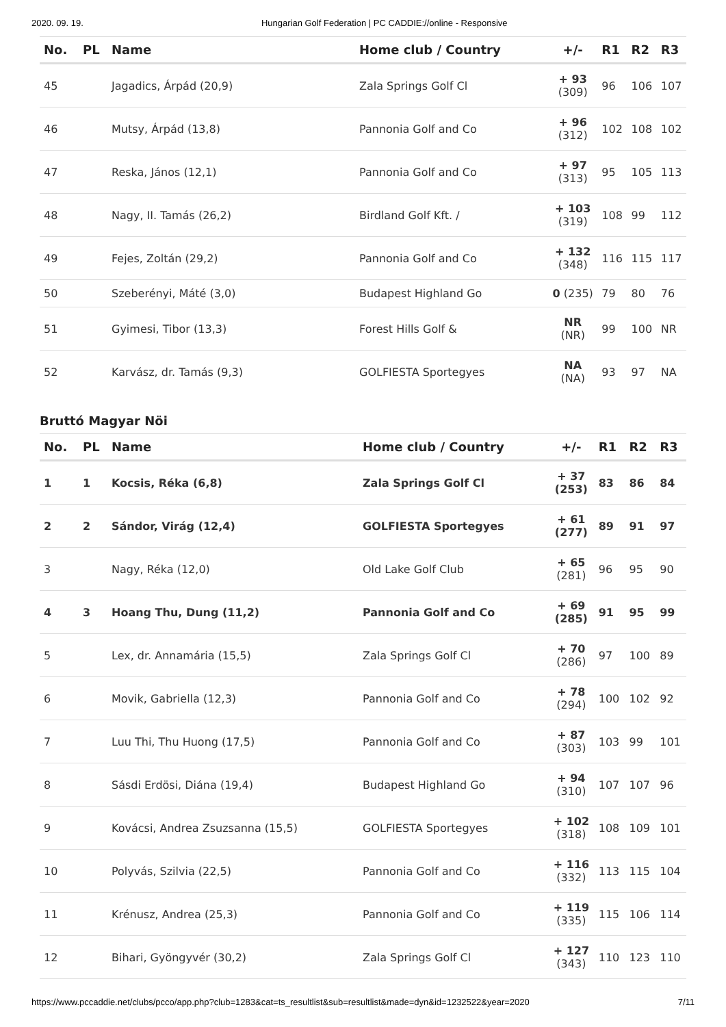2020. 09. 19. Hungarian Golf Federation | PC CADDIE://online - Responsive
| No. | PL | Name | Home club / Country | +/- | R1 | R2 | R3 |
| --- | --- | --- | --- | --- | --- | --- | --- |
| 45 | | Jagadics, Árpád (20,9) | Zala Springs Golf Cl | + 93 (309) | 96 | 106 | 107 |
| 46 | | Mutsy, Árpád (13,8) | Pannonia Golf and Co | + 96 (312) | 102 | 108 | 102 |
| 47 | | Reska, János (12,1) | Pannonia Golf and Co | + 97 (313) | 95 | 105 | 113 |
| 48 | | Nagy, II. Tamás (26,2) | Birdland Golf Kft. / | + 103 (319) | 108 | 99 | 112 |
| 49 | | Fejes, Zoltán (29,2) | Pannonia Golf and Co | + 132 (348) | 116 | 115 | 117 |
| 50 | | Szeberényi, Máté (3,0) | Budapest Highland Go | 0 (235) | 79 | 80 | 76 |
| 51 | | Gyimesi, Tibor (13,3) | Forest Hills Golf & | NR (NR) | 99 | 100 | NR |
| 52 | | Karvász, dr. Tamás (9,3) | GOLFIESTA Sportegyes | NA (NA) | 93 | 97 | NA |
Bruttó Magyar Nöi
| No. | PL | Name | Home club / Country | +/- | R1 | R2 | R3 |
| --- | --- | --- | --- | --- | --- | --- | --- |
| 1 | 1 | Kocsis, Réka (6,8) | Zala Springs Golf Cl | + 37 (253) | 83 | 86 | 84 |
| 2 | 2 | Sándor, Virág (12,4) | GOLFIESTA Sportegyes | + 61 (277) | 89 | 91 | 97 |
| 3 | | Nagy, Réka (12,0) | Old Lake Golf Club | + 65 (281) | 96 | 95 | 90 |
| 4 | 3 | Hoang Thu, Dung (11,2) | Pannonia Golf and Co | + 69 (285) | 91 | 95 | 99 |
| 5 | | Lex, dr. Annamária (15,5) | Zala Springs Golf Cl | + 70 (286) | 97 | 100 | 89 |
| 6 | | Movik, Gabriella (12,3) | Pannonia Golf and Co | + 78 (294) | 100 | 102 | 92 |
| 7 | | Luu Thi, Thu Huong (17,5) | Pannonia Golf and Co | + 87 (303) | 103 | 99 | 101 |
| 8 | | Sásdi Erdösi, Diána (19,4) | Budapest Highland Go | + 94 (310) | 107 | 107 | 96 |
| 9 | | Kovácsi, Andrea Zsuzsanna (15,5) | GOLFIESTA Sportegyes | + 102 (318) | 108 | 109 | 101 |
| 10 | | Polyvás, Szilvia (22,5) | Pannonia Golf and Co | + 116 (332) | 113 | 115 | 104 |
| 11 | | Krénusz, Andrea (25,3) | Pannonia Golf and Co | + 119 (335) | 115 | 106 | 114 |
| 12 | | Bihari, Gyöngyvér (30,2) | Zala Springs Golf Cl | + 127 (343) | 110 | 123 | 110 |
https://www.pccaddie.net/clubs/pcco/app.php?club=1283&cat=ts_resultlist&sub=resultlist&made=dyn&id=1232522&year=2020 7/11